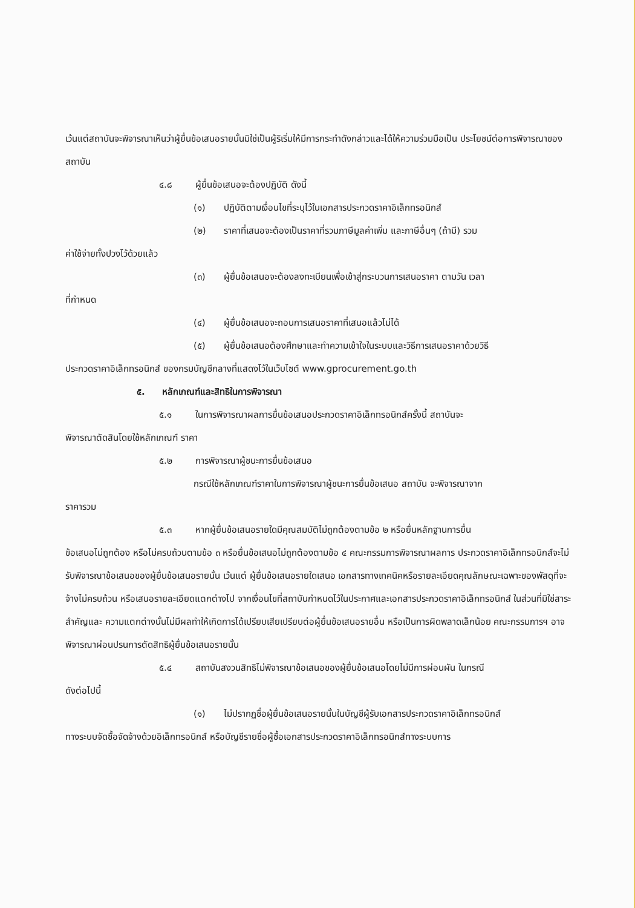เว้นแต่สถาบันจะพิจารณาเห็นว่าผู้ยื่นข้อเสนอรายนั้นมิใช่เป็นผู้ริเริ่มให้มีการกระทำดังกล่าวและได้ให้ความร่วมมือเป็น ประโยชน์ต่อการพิจารณาของสถาบัน
๔.๘ ผู้ยื่นข้อเสนอจะต้องปฏิบัติ ดังนี้
(๑) ปฏิบัติตามเงื่อนไขที่ระบุไว้ในเอกสารประกวดราคาอิเล็กทรอนิกส์
(๒) ราคาที่เสนอจะต้องเป็นราคาที่รวมภาษีมูลค่าเพิ่ม และภาษีอื่นๆ (ถ้ามี) รวม
ค่าใช้จ่ายทั้งปวงไว้ด้วยแล้ว
(๓) ผู้ยื่นข้อเสนอจะต้องลงทะเบียนเพื่อเข้าสู่กระบวนการเสนอราคา ตามวัน เวลา
ที่กำหนด
(๔) ผู้ยื่นข้อเสนอจะถอนการเสนอราคาที่เสนอแล้วไม่ได้
(๕) ผู้ยื่นข้อเสนอต้องศึกษาและทำความเข้าใจในระบบและวิธีการเสนอราคาด้วยวิธี
ประกวดราคาอิเล็กทรอนิกส์ ของกรมบัญชีกลางที่แสดงไว้ในเว็บไซต์ www.gprocurement.go.th
๕. หลักเกณฑ์และสิทธิในการพิจารณา
๕.๑ ในการพิจารณาผลการยื่นข้อเสนอประกวดราคาอิเล็กทรอนิกส์ครั้งนี้ สถาบันจะ
พิจารณาตัดสินโดยใช้หลักเกณฑ์ ราคา
๕.๒ การพิจารณาผู้ชนะการยื่นข้อเสนอ
กรณีใช้หลักเกณฑ์ราคาในการพิจารณาผู้ชนะการยื่นข้อเสนอ สถาบัน จะพิจารณาจาก
ราคารวม
๕.๓ หากผู้ยื่นข้อเสนอรายใดมีคุณสมบัติไม่ถูกต้องตามข้อ ๒ หรือยื่นหลักฐานการยื่น
ข้อเสนอไม่ถูกต้อง หรือไม่ครบถ้วนตามข้อ ๓ หรือยื่นข้อเสนอไม่ถูกต้องตามข้อ ๔ คณะกรรมการพิจารณาผลการ ประกวดราคาอิเล็กทรอนิกส์จะไม่รับพิจารณาข้อเสนอของผู้ยื่นข้อเสนอรายนั้น เว้นแต่ ผู้ยื่นข้อเสนอรายใดเสนอ เอกสารทางเทคนิคหรือรายละเอียดคุณลักษณะเฉพาะของพัสดุที่จะจ้างไม่ครบถ้วน หรือเสนอรายละเอียดแตกต่างไป จากเงื่อนไขที่สถาบันกำหนดไว้ในประกาศและเอกสารประกวดราคาอิเล็กทรอนิกส์ ในส่วนที่มิใช่สาระสำคัญและ ความแตกต่างนั้นไม่มีผลทำให้เกิดการได้เปรียบเสียเปรียบต่อผู้ยื่นข้อเสนอรายอื่น หรือเป็นการผิดพลาดเล็กน้อย คณะกรรมการฯ อาจพิจารณาผ่อนปรนการตัดสิทธิผู้ยื่นข้อเสนอรายนั้น
๕.๔ สถาบันสงวนสิทธิไม่พิจารณาข้อเสนอของผู้ยื่นข้อเสนอโดยไม่มีการผ่อนผัน ในกรณี
ดังต่อไปนี้
(๑) ไม่ปรากฏชื่อผู้ยื่นข้อเสนอรายนั้นในบัญชีผู้รับเอกสารประกวดราคาอิเล็กทรอนิกส์
ทางระบบจัดซื้อจัดจ้างด้วยอิเล็กทรอนิกส์ หรือบัญชีรายชื่อผู้ซื้อเอกสารประกวดราคาอิเล็กทรอนิกส์ทางระบบการ